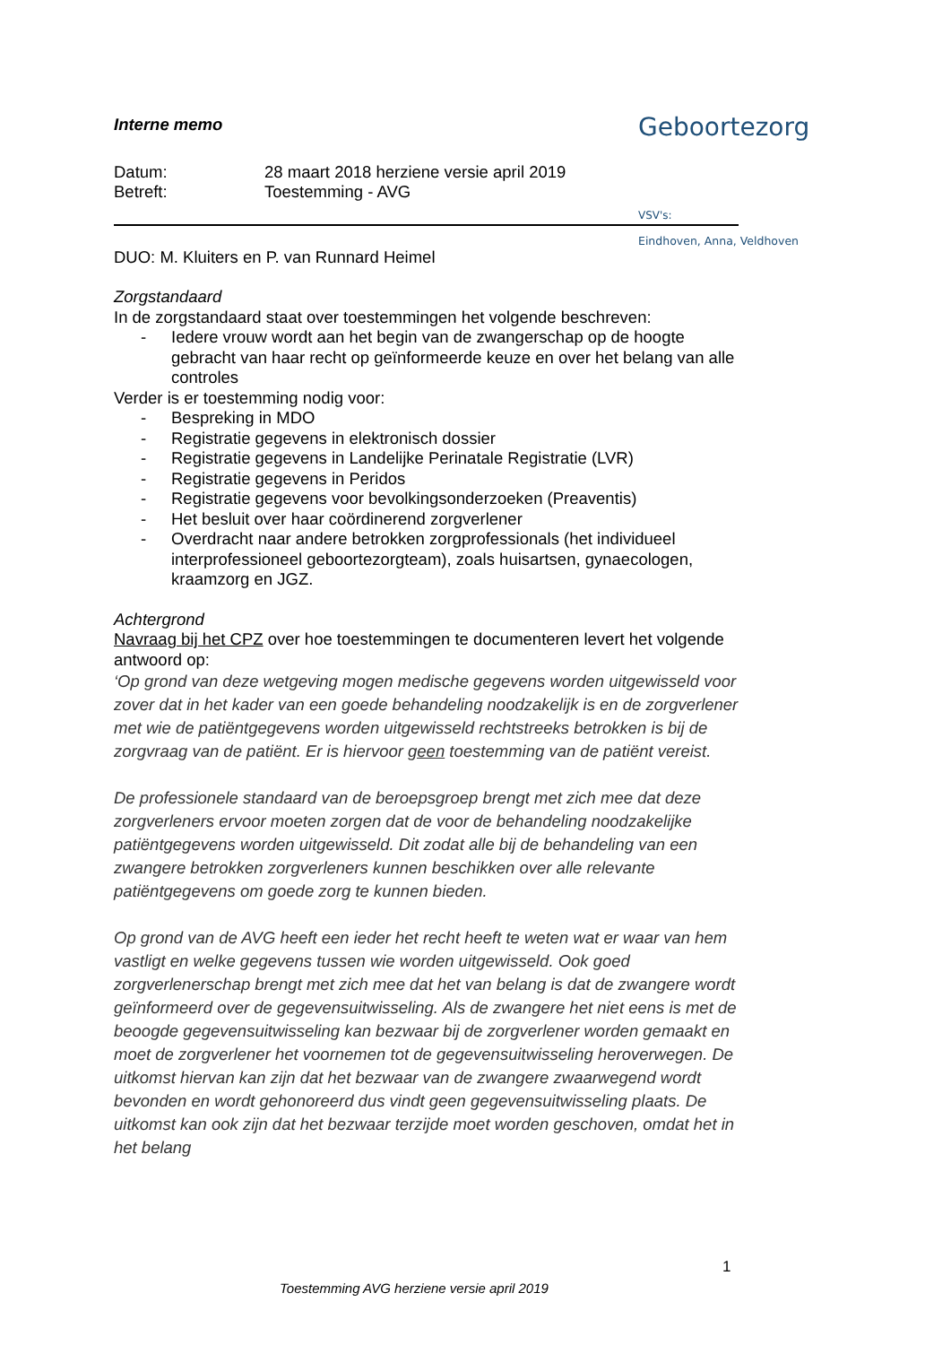Geboortezorg
VSV's:
Eindhoven, Anna, Veldhoven
Interne memo
Datum: 28 maart 2018 herziene versie april 2019
Betreft: Toestemming - AVG
DUO: M. Kluiters en P. van Runnard Heimel
Zorgstandaard
In de zorgstandaard staat over toestemmingen het volgende beschreven:
- Iedere vrouw wordt aan het begin van de zwangerschap op de hoogte gebracht van haar recht op geïnformeerde keuze en over het belang van alle controles
Verder is er toestemming nodig voor:
- Bespreking in MDO
- Registratie gegevens in elektronisch dossier
- Registratie gegevens in Landelijke Perinatale Registratie (LVR)
- Registratie gegevens in Peridos
- Registratie gegevens voor bevolkingsonderzoeken (Preaventis)
- Het besluit over haar coördinerend zorgverlener
- Overdracht naar andere betrokken zorgprofessionals (het individueel interprofessioneel geboortezorgteam), zoals huisartsen, gynaecologen, kraamzorg en JGZ.
Achtergrond
Navraag bij het CPZ over hoe toestemmingen te documenteren levert het volgende antwoord op:
‘Op grond van deze wetgeving mogen medische gegevens worden uitgewisseld voor zover dat in het kader van een goede behandeling noodzakelijk is en de zorgverlener met wie de patiëntgegevens worden uitgewisseld rechtstreeks betrokken is bij de zorgvraag van de patiënt. Er is hiervoor geen toestemming van de patiënt vereist.
De professionele standaard van de beroepsgroep brengt met zich mee dat deze zorgverleners ervoor moeten zorgen dat de voor de behandeling noodzakelijke patiëntgegevens worden uitgewisseld. Dit zodat alle bij de behandeling van een zwangere betrokken zorgverleners kunnen beschikken over alle relevante patiëntgegevens om goede zorg te kunnen bieden.
Op grond van de AVG heeft een ieder het recht heeft te weten wat er waar van hem vastligt en welke gegevens tussen wie worden uitgewisseld. Ook goed zorgverlenerschap brengt met zich mee dat het van belang is dat de zwangere wordt geïnformeerd over de gegevensuitwisseling. Als de zwangere het niet eens is met de beoogde gegevensuitwisseling kan bezwaar bij de zorgverlener worden gemaakt en moet de zorgverlener het voornemen tot de gegevensuitwisseling heroverwegen. De uitkomst hiervan kan zijn dat het bezwaar van de zwangere zwaarwegend wordt bevonden en wordt gehonoreerd dus vindt geen gegevensuitwisseling plaats. De uitkomst kan ook zijn dat het bezwaar terzijde moet worden geschoven, omdat het in het belang
1
Toestemming AVG herziene versie april 2019